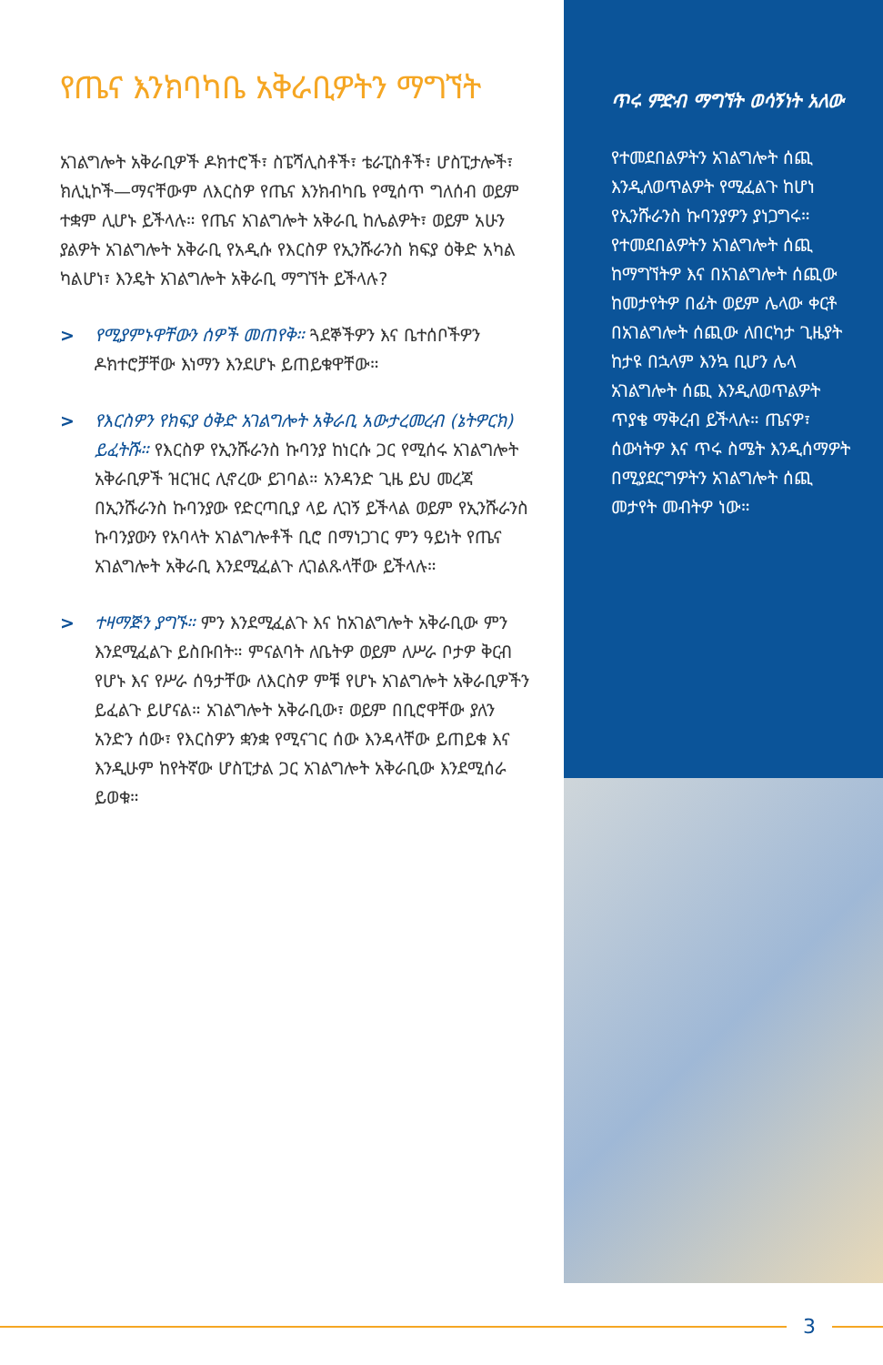የጤና እንክባካቤ አቅራቢዎትን ማግኘት
አገልግሎት አቅራቢዎች ዶክተሮች፣ ስፔሻሊስቶች፣ ቴራፒስቶች፣ ሆስፒታሎች፣ ክሊኒኮች—ማናቸውም ለእርስዎ የጤና እንክብካቤ የሚሰጥ ግለሰብ ወይም ተቋም ሊሆኑ ይችላሉ። የጤና አገልግሎት አቅራቢ ከሌልዎት፣ ወይም አሁን ያልዎት አገልግሎት አቅራቢ የአዲሱ የእርስዎ የኢንሹራንስ ክፍያ ዕቅድ አካል ካልሆነ፣ እንዴት አገልግሎት አቅራቢ ማግኘት ይችላሉ?
> የሚያምኑዋቸውን ሰዎች መጠየቅ። ጓደኞችዎን እና ቤተሰቦችዎን ዶክተሮቻቸው እነማን እንደሆኑ ይጠይቁዋቸው።
> የእርስዎን የክፍያ ዕቅድ አገልግሎት አቅራቢ አውታረመረብ (ኔትዎርክ) ይፈትሹ። የእርስዎ የኢንሹራንስ ኩባንያ ከነርሱ ጋር የሚሰሩ አገልግሎት አቅራቢዎች ዝርዝር ሊኖረው ይገባል። አንዳንድ ጊዜ ይህ መረጃ በኢንሹራንስ ኩባንያው የድርጣቢያ ላይ ሊገኝ ይችላል ወይም የኢንሹራንስ ኩባንያውን የአባላት አገልግሎቶች ቢሮ በማነጋገር ምን ዓይነት የጤና አገልግሎት አቅራቢ እንደሚፈልጉ ሊገልጹላቸው ይችላሉ።
> ተዛማጅን ያግኙ። ምን እንደሚፈልጉ እና ከአገልግሎት አቅራቢው ምን እንደሚፈልጉ ይስቡበት። ምናልባት ለቤትዎ ወይም ለሥራ ቦታዎ ቅርብ የሆኑ እና የሥራ ሰዓታቸው ለእርስዎ ምቹ የሆኑ አገልግሎት አቅራቢዎችን ይፈልጉ ይሆናል። አገልግሎት አቅራቢው፣ ወይም በቢሮዋቸው ያለን አንድን ሰው፣ የእርስዎን ቋንቋ የሚናገር ሰው እንዳላቸው ይጠይቁ እና እንዲሁም ከየትኛው ሆስፒታል ጋር አገልግሎት አቅራቢው እንደሚሰራ ይወቁ።
ጥሩ ምድብ ማግኘት ወሳኝነት አለው
የተመደበልዎትን አገልግሎት ሰጪ እንዲለወጥልዎት የሚፈልጉ ከሆነ የኢንሹራንስ ኩባንያዎን ያነጋግሩ። የተመደበልዎትን አገልግሎት ሰጪ ከማግኘትዎ እና በአገልግሎት ሰጪው ከመታየትዎ በፊት ወይም ሌላው ቀርቶ በአገልግሎት ሰጪው ለበርካታ ጊዜያት ከታዩ በኋላም እንኳ ቢሆን ሌላ አገልግሎት ሰጪ እንዲለወጥልዎት ጥያቄ ማቅረብ ይችላሉ። ጤናዎ፣ ሰውነትዎ እና ጥሩ ስሜት እንዲሰማዎት በሚያደርግዎትን አገልግሎት ሰጪ መታየት መብትዎ ነው።
3